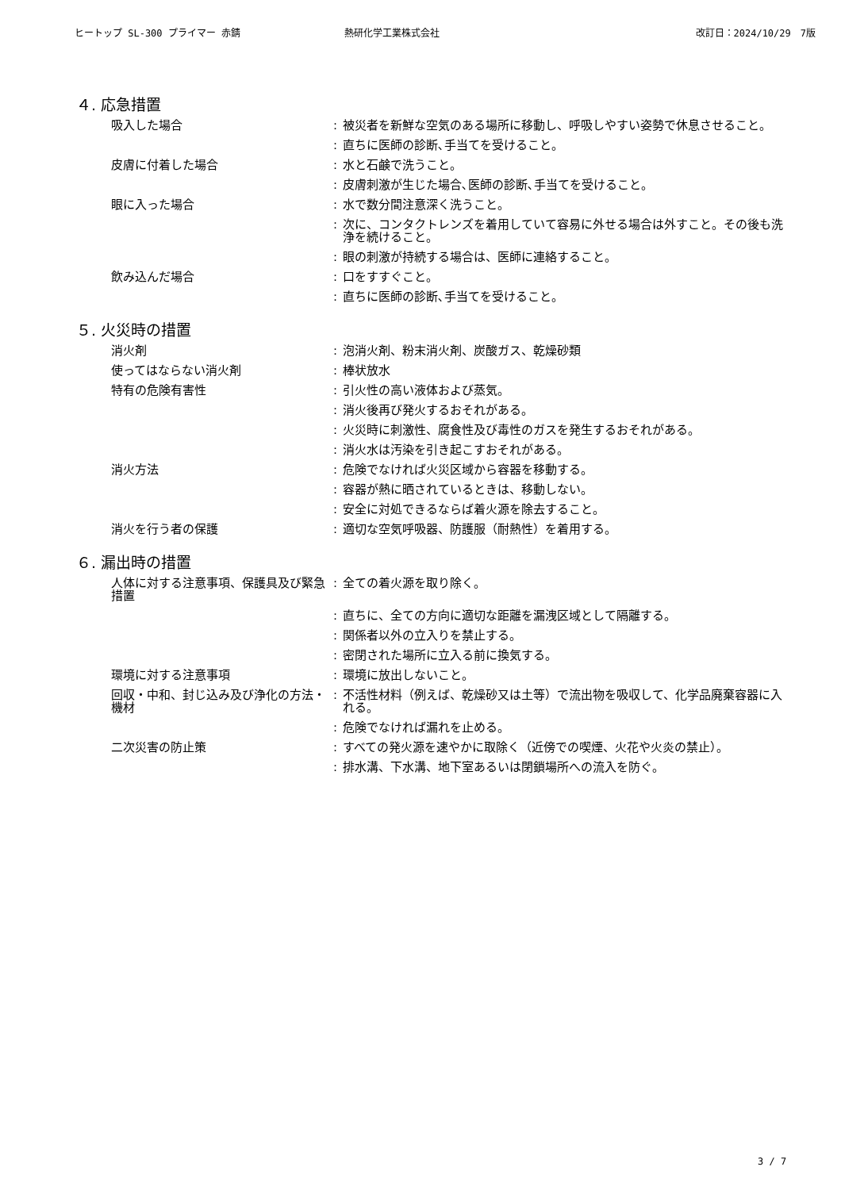ヒートップ SL-300 プライマー 赤錆 熱研化学工業株式会社 改訂日：2024/10/29　7版
４. 応急措置
| 吸入した場合 | : | 被災者を新鮮な空気のある場所に移動し、呼吸しやすい姿勢で休息させること。 |
| | : | 直ちに医師の診断､手当てを受けること。 |
| 皮膚に付着した場合 | : | 水と石鹸で洗うこと。 |
| | : | 皮膚刺激が生じた場合､医師の診断､手当てを受けること。 |
| 眼に入った場合 | : | 水で数分間注意深く洗うこと。 |
| | : | 次に、コンタクトレンズを着用していて容易に外せる場合は外すこと。その後も洗浄を続けること。 |
| | : | 眼の刺激が持続する場合は、医師に連絡すること。 |
| 飲み込んだ場合 | : | 口をすすぐこと。 |
| | : | 直ちに医師の診断､手当てを受けること。 |
５. 火災時の措置
| 消火剤 | : | 泡消火剤、粉末消火剤、炭酸ガス、乾燥砂類 |
| 使ってはならない消火剤 | : | 棒状放水 |
| 特有の危険有害性 | : | 引火性の高い液体および蒸気。 |
| | : | 消火後再び発火するおそれがある。 |
| | : | 火災時に刺激性、腐食性及び毒性のガスを発生するおそれがある。 |
| | : | 消火水は汚染を引き起こすおそれがある。 |
| 消火方法 | : | 危険でなければ火災区域から容器を移動する。 |
| | : | 容器が熱に晒されているときは、移動しない。 |
| | : | 安全に対処できるならば着火源を除去すること。 |
| 消火を行う者の保護 | : | 適切な空気呼吸器、防護服（耐熱性）を着用する。 |
６. 漏出時の措置
| 人体に対する注意事項、保護具及び緊急措置 | : | 全ての着火源を取り除く。 |
| | : | 直ちに、全ての方向に適切な距離を漏洩区域として隔離する。 |
| | : | 関係者以外の立入りを禁止する。 |
| | : | 密閉された場所に立入る前に換気する。 |
| 環境に対する注意事項 | : | 環境に放出しないこと。 |
| 回収・中和、封じ込み及び浄化の方法・機材 | : | 不活性材料（例えば、乾燥砂又は土等）で流出物を吸収して、化学品廃棄容器に入れる。 |
| | : | 危険でなければ漏れを止める。 |
| 二次災害の防止策 | : | すべての発火源を速やかに取除く（近傍での喫煙、火花や火炎の禁止）。 |
| | : | 排水溝、下水溝、地下室あるいは閉鎖場所への流入を防ぐ。 |
3 / 7